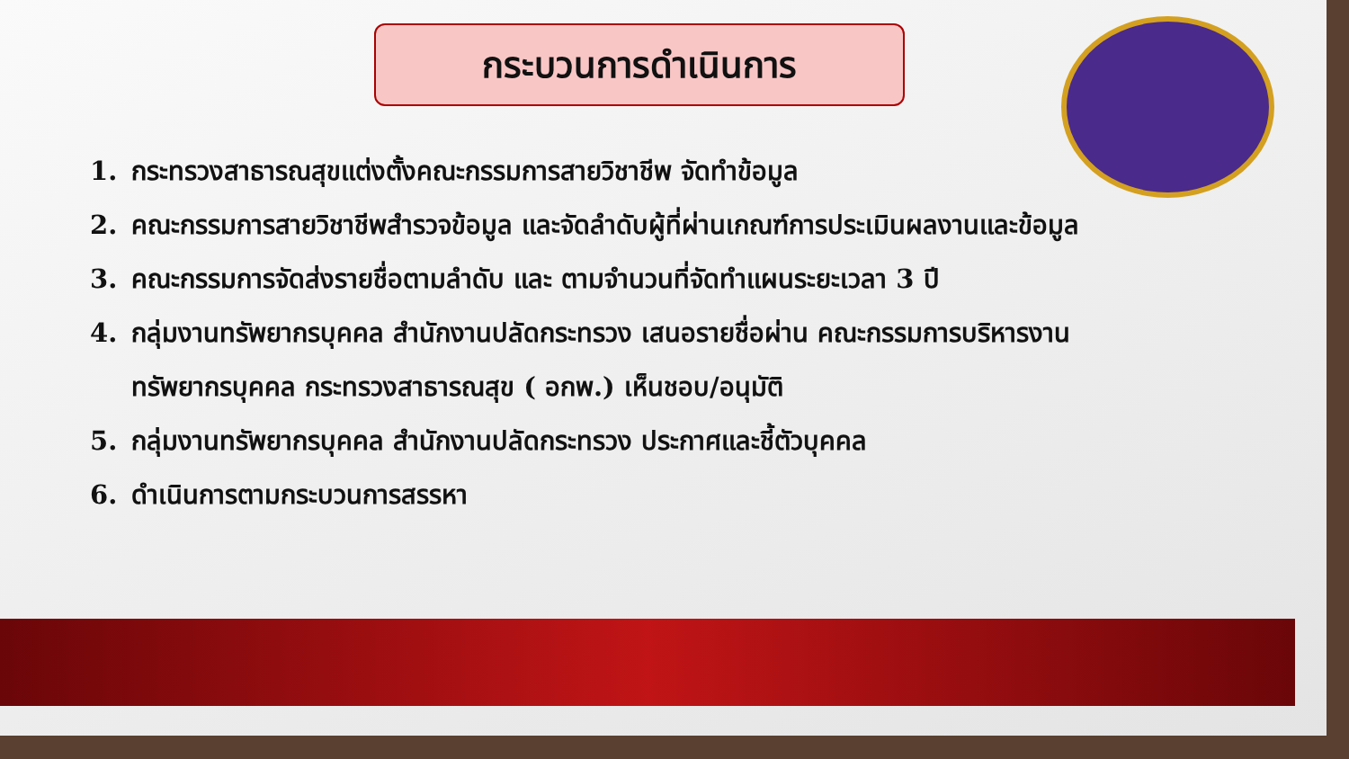กระบวนการดำเนินการ
1. กระทรวงสาธารณสุขแต่งตั้งคณะกรรมการสายวิชาชีพ จัดทำข้อมูล
2. คณะกรรมการสายวิชาชีพสำรวจข้อมูล และจัดลำดับผู้ที่ผ่านเกณฑ์การประเมินผลงานและข้อมูล
3. คณะกรรมการจัดส่งรายชื่อตามลำดับ และ ตามจำนวนที่จัดทำแผนระยะเวลา 3 ปี
4. กลุ่มงานทรัพยากรบุคคล สำนักงานปลัดกระทรวง เสนอรายชื่อผ่าน คณะกรรมการบริหารงานทรัพยากรบุคคล กระทรวงสาธารณสุข ( อกพ.) เห็นชอบ/อนุมัติ
5. กลุ่มงานทรัพยากรบุคคล สำนักงานปลัดกระทรวง ประกาศและชี้ตัวบุคคล
6. ดำเนินการตามกระบวนการสรรหา